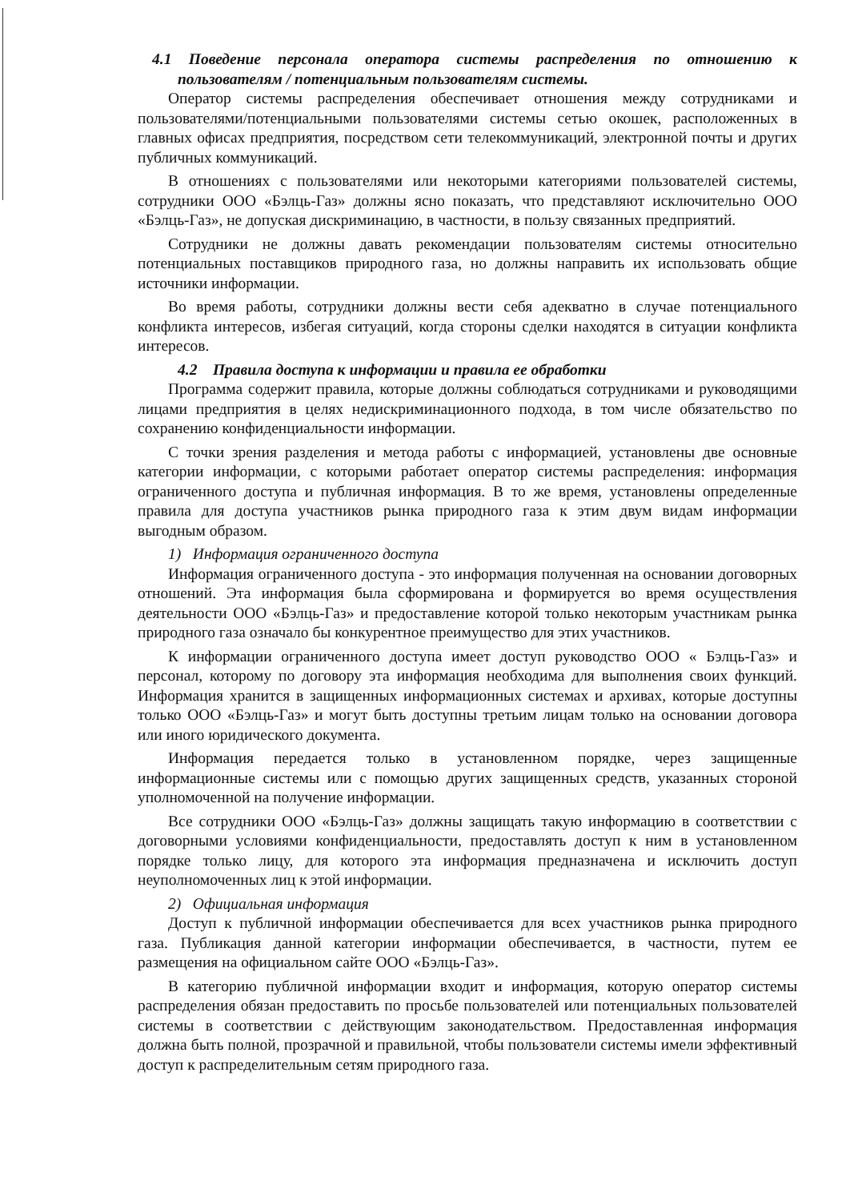4.1 Поведение персонала оператора системы распределения по отношению к пользователям / потенциальным пользователям системы.
Оператор системы распределения обеспечивает отношения между сотрудниками и пользователями/потенциальными пользователями системы сетью окошек, расположенных в главных офисах предприятия, посредством сети телекоммуникаций, электронной почты и других публичных коммуникаций.
В отношениях с пользователями или некоторыми категориями пользователей системы, сотрудники ООО «Бэлць-Газ» должны ясно показать, что представляют исключительно ООО «Бэлць-Газ», не допуская дискриминацию, в частности, в пользу связанных предприятий.
Сотрудники не должны давать рекомендации пользователям системы относительно потенциальных поставщиков природного газа, но должны направить их использовать общие источники информации.
Во время работы, сотрудники должны вести себя адекватно в случае потенциального конфликта интересов, избегая ситуаций, когда стороны сделки находятся в ситуации конфликта интересов.
4.2 Правила доступа к информации и правила ее обработки
Программа содержит правила, которые должны соблюдаться сотрудниками и руководящими лицами предприятия в целях недискриминационного подхода, в том числе обязательство по сохранению конфиденциальности информации.
С точки зрения разделения и метода работы с информацией, установлены две основные категории информации, с которыми работает оператор системы распределения: информация ограниченного доступа и публичная информация. В то же время, установлены определенные правила для доступа участников рынка природного газа к этим двум видам информации выгодным образом.
1) Информация ограниченного доступа
Информация ограниченного доступа - это информация полученная на основании договорных отношений. Эта информация была сформирована и формируется во время осуществления деятельности ООО «Бэлць-Газ» и предоставление которой только некоторым участникам рынка природного газа означало бы конкурентное преимущество для этих участников.
К информации ограниченного доступа имеет доступ руководство ООО « Бэлць-Газ» и персонал, которому по договору эта информация необходима для выполнения своих функций. Информация хранится в защищенных информационных системах и архивах, которые доступны только ООО «Бэлць-Газ» и могут быть доступны третьим лицам только на основании договора или иного юридического документа.
Информация передается только в установленном порядке, через защищенные информационные системы или с помощью других защищенных средств, указанных стороной уполномоченной на получение информации.
Все сотрудники ООО «Бэлць-Газ» должны защищать такую информацию в соответствии с договорными условиями конфиденциальности, предоставлять доступ к ним в установленном порядке только лицу, для которого эта информация предназначена и исключить доступ неуполномоченных лиц к этой информации.
2) Официальная информация
Доступ к публичной информации обеспечивается для всех участников рынка природного газа. Публикация данной категории информации обеспечивается, в частности, путем ее размещения на официальном сайте ООО «Бэлць-Газ».
В категорию публичной информации входит и информация, которую оператор системы распределения обязан предоставить по просьбе пользователей или потенциальных пользователей системы в соответствии с действующим законодательством. Предоставленная информация должна быть полной, прозрачной и правильной, чтобы пользователи системы имели эффективный доступ к распределительным сетям природного газа.